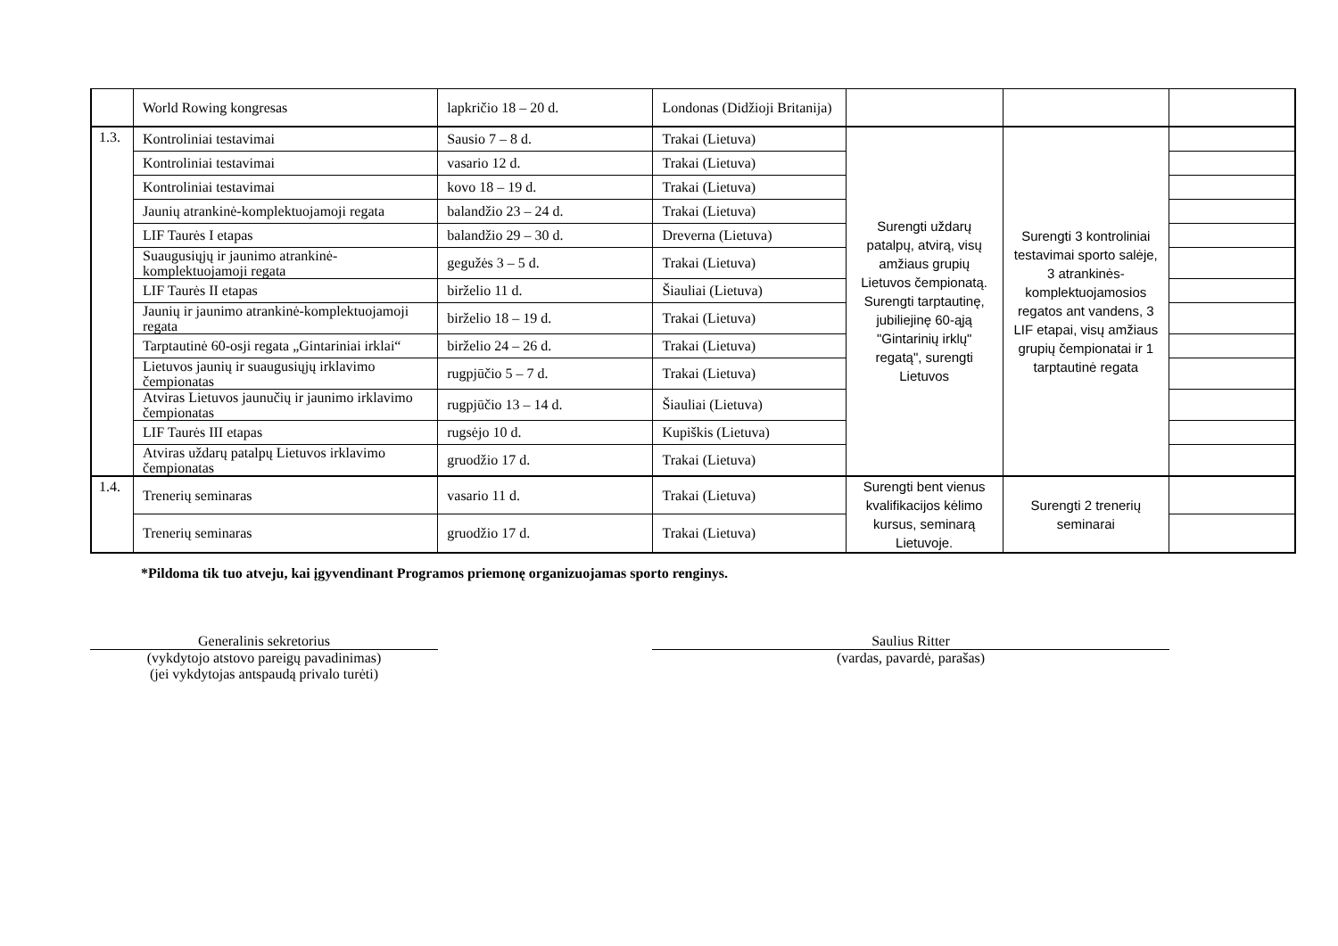| | World Rowing kongresas | lapkričio 18 – 20 d. | Londonas (Didžioji Britanija) | | | |
| 1.3. | Kontroliniai testavimai | Sausio 7 – 8 d. | Trakai (Lietuva) | Surengti uždarų patalpų, atvirą, visų amžiaus grupių Lietuvos čempionatą. Surengti tarptautinę, jubiliejinę 60-ąją "Gintarinių irklų" regatą", surengti Lietuvos | Surengti 3 kontroliniai testavimai sporto salėje, 3 atrankinės-komplektuojamosios regatos ant vandens, 3 LIF etapai, visų amžiaus grupių čempionatai ir 1 tarptautinė regata | |
| | Kontroliniai testavimai | vasario 12 d. | Trakai (Lietuva) | | | |
| | Kontroliniai testavimai | kovo 18 – 19 d. | Trakai (Lietuva) | | | |
| | Jaunių atrankinė-komplektuojamoji regata | balandžio 23 – 24 d. | Trakai (Lietuva) | | | |
| | LIF Taurės I etapas | balandžio 29 – 30 d. | Dreverna (Lietuva) | | | |
| | Suaugusiųjų ir jaunimo atrankinė-komplektuojamoji regata | gegužės 3 – 5 d. | Trakai (Lietuva) | | | |
| | LIF Taurės II etapas | birželio 11 d. | Šiauliai (Lietuva) | | | |
| | Jaunių ir jaunimo atrankinė-komplektuojamoji regata | birželio 18 – 19 d. | Trakai (Lietuva) | | | |
| | Tarptautinė 60-osji regata „Gintariniai irklai“ | birželio 24 – 26 d. | Trakai (Lietuva) | | | |
| | Lietuvos jaunių ir suaugusiųjų irklavimo čempionatas | rugpjūčio 5 – 7 d. | Trakai (Lietuva) | | | |
| | Atviras Lietuvos jaunučių ir jaunimo irklavimo čempionatas | rugpjūčio 13 – 14 d. | Šiauliai (Lietuva) | | | |
| | LIF Taurės III etapas | rugsėjo 10 d. | Kupiškis (Lietuva) | | | |
| | Atviras uždarų patalpų Lietuvos irklavimo čempionatas | gruodžio 17 d. | Trakai (Lietuva) | | | |
| 1.4. | Trenerių seminaras | vasario 11 d. | Trakai (Lietuva) | Surengti bent vienus kvalifikacijos kėlimo kursus, seminarą Lietuvoje. | Surengti 2 trenerių seminarai | |
| | Trenerių seminaras | gruodžio 17 d. | Trakai (Lietuva) | | | |
*Pildoma tik tuo atveju, kai įgyvendinant Programos priemonę organizuojamas sporto renginys.
Generalinis sekretorius
(vykdytojo atstovo pareigų pavadinimas)
(jei vykdytojas antspaudą privalo turėti)
Saulius Ritter
(vardas, pavardė, parašas)